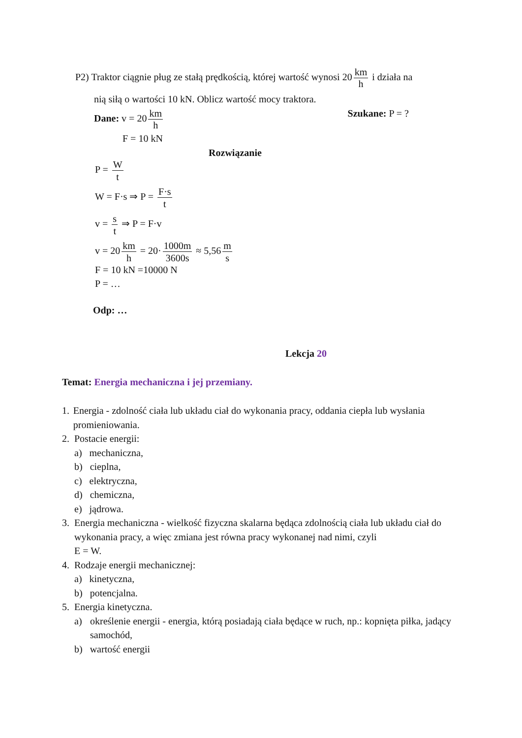P2) Traktor ciągnie pług ze stałą prędkością, której wartość wynosi 20 km h i działa na
nią siłą o wartości 10 kN. Oblicz wartość mocy traktora.
Dane: v = 20 km h Szukane: P = ?
F = 10 kN
Rozwiązanie
P = W t
W = F·s ⇒ P = F·s t
v = s t ⇒ P = F·v
v = 20 km h = 20· 1000m 3600s ≈ 5,56 m s
F = 10 kN =10000 N
P = …
Odp: …
Lekcja 20
Temat: Energia mechaniczna i jej przemiany.
1. Energia - zdolność ciała lub układu ciał do wykonania pracy, oddania ciepła lub wysłania promieniowania.
2. Postacie energii:
a) mechaniczna,
b) cieplna,
c) elektryczna,
d) chemiczna,
e) jądrowa.
3. Energia mechaniczna - wielkość fizyczna skalarna będąca zdolnością ciała lub układu ciał do wykonania pracy, a więc zmiana jest równa pracy wykonanej nad nimi, czyli
E = W.
4. Rodzaje energii mechanicznej:
a) kinetyczna,
b) potencjalna.
5. Energia kinetyczna.
a) określenie energii - energia, którą posiadają ciała będące w ruch, np.: kopnięta piłka, jadący samochód,
b) wartość energii